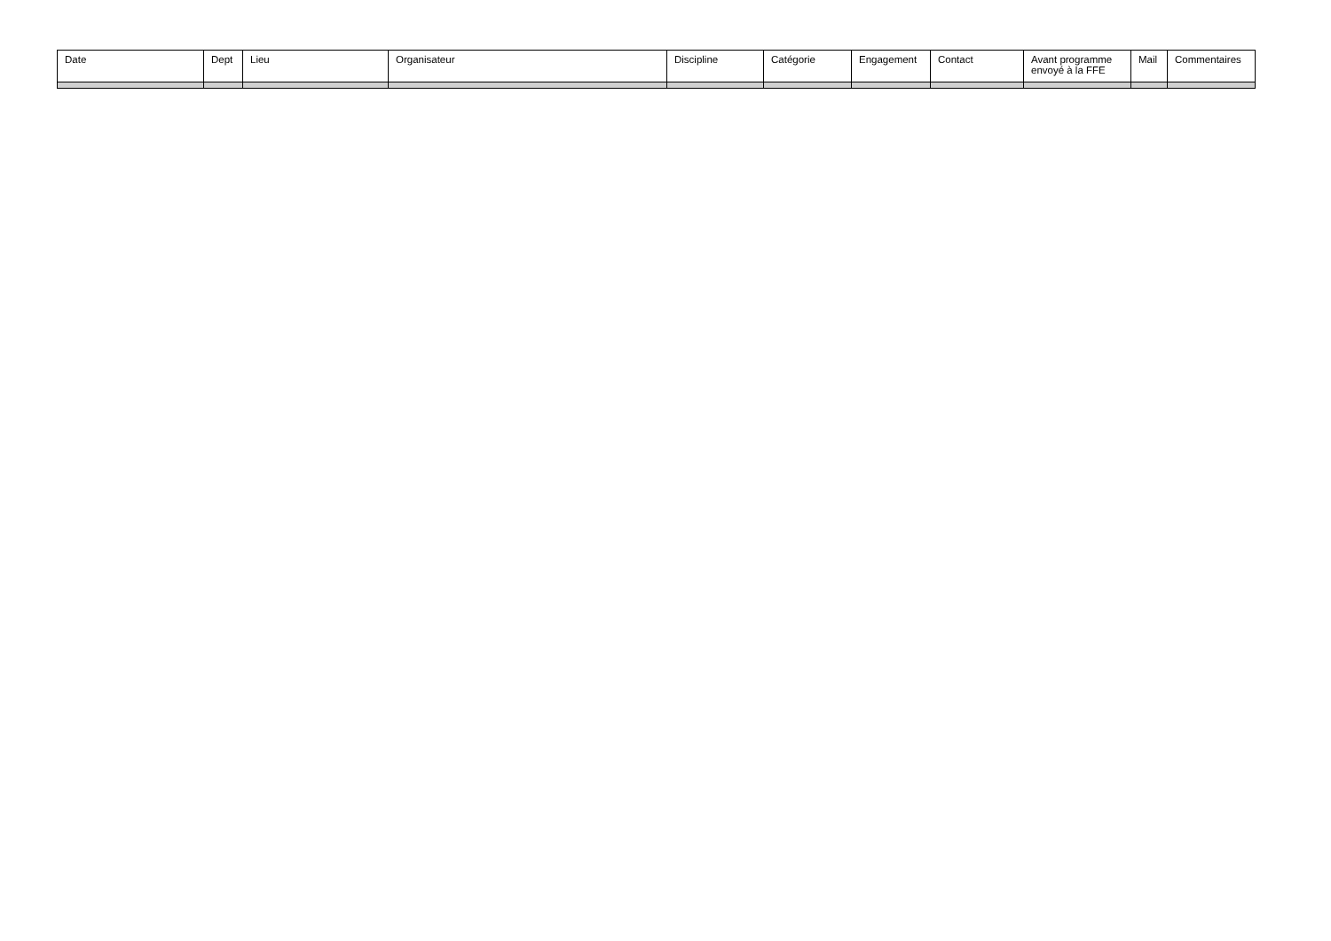| Date | Dept | Lieu | Organisateur | Discipline | Catégorie | Engagement | Contact | Avant programme envoyé à la FFE | Mail | Commentaires |
| --- | --- | --- | --- | --- | --- | --- | --- | --- | --- | --- |